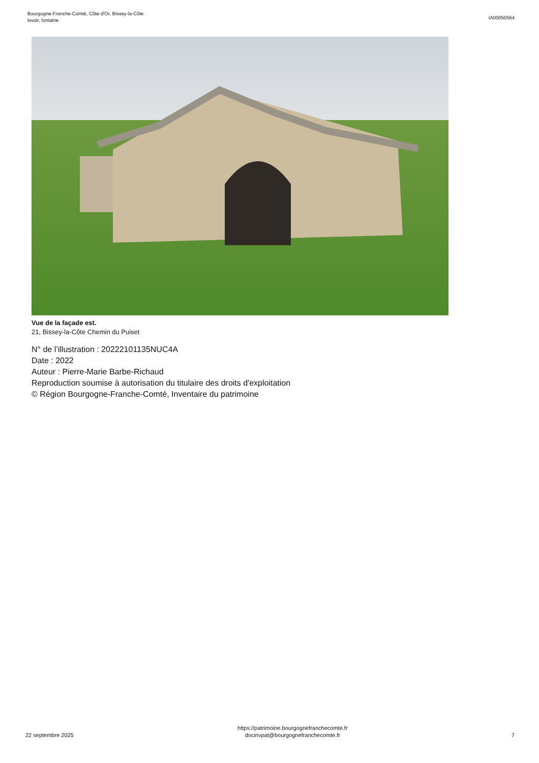Bourgogne-Franche-Comté, Côte-d'Or, Bissey-la-Côte
lavoir, fontaine
IA00050564
Vue de la façade est.
21, Bissey-la-Côte Chemin du Puiset
N° de l’illustration : 20222101135NUC4A
Date : 2022
Auteur : Pierre-Marie Barbe-Richaud
Reproduction soumise à autorisation du titulaire des droits d'exploitation
© Région Bourgogne-Franche-Comté, Inventaire du patrimoine
22 septembre 2025
https://patrimoine.bourgognefranchecomte.fr
docinvpat@bourgognefranchecomte.fr
7